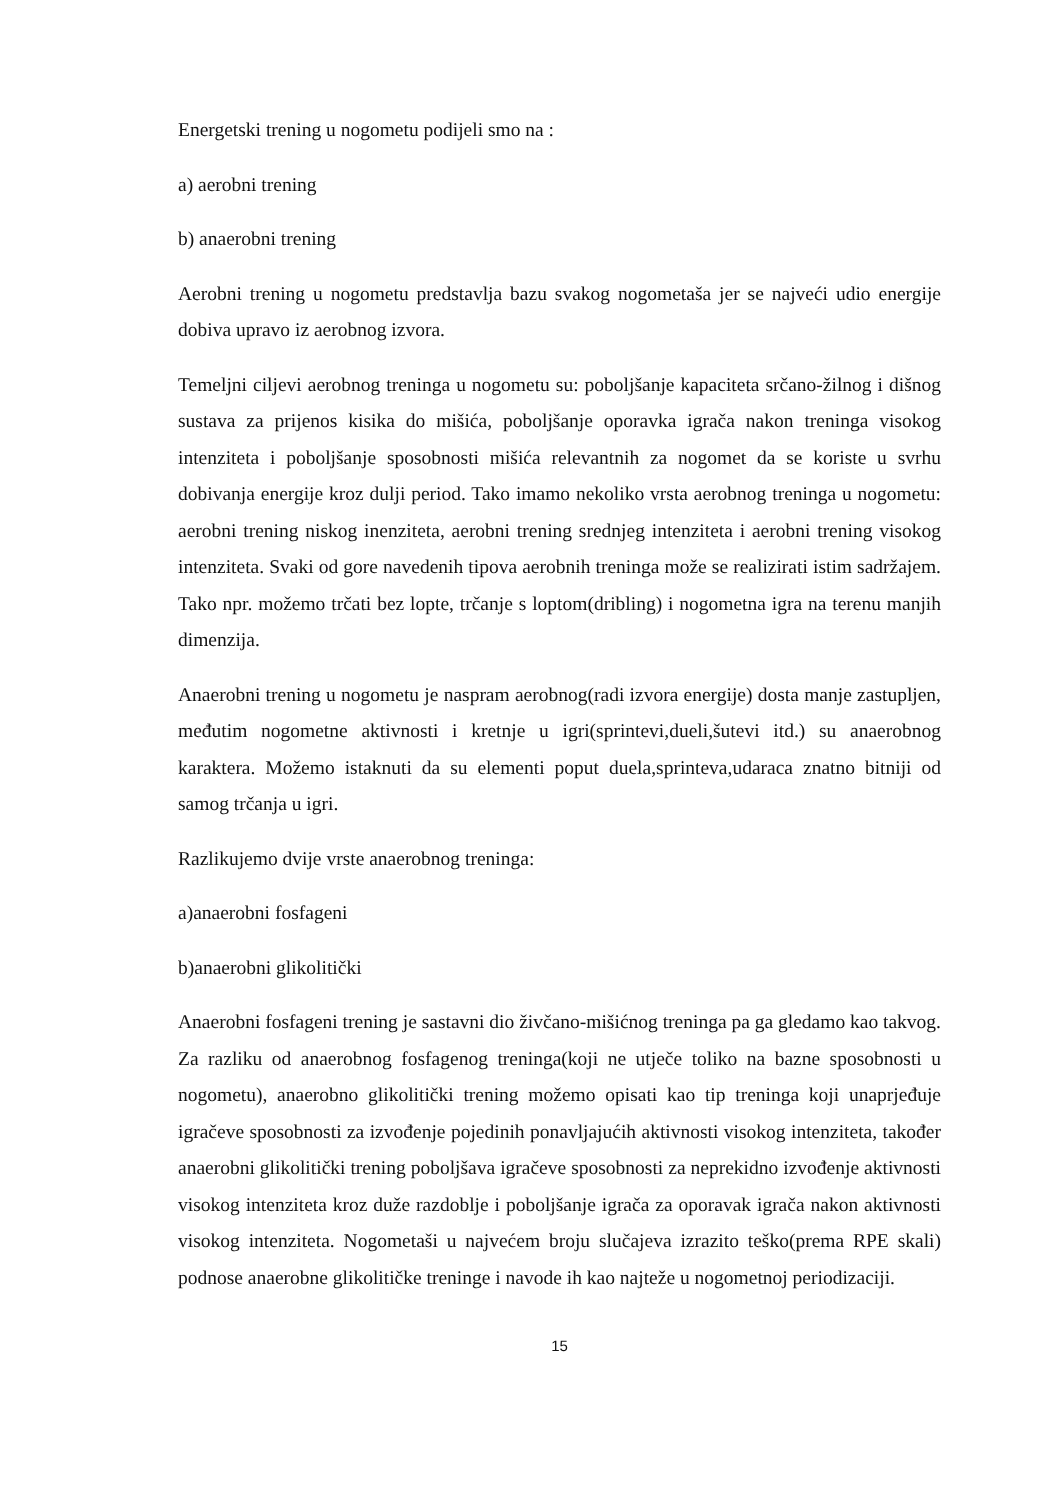Energetski trening u nogometu podijeli smo na :
a) aerobni trening
b) anaerobni trening
Aerobni trening u nogometu predstavlja bazu svakog nogometaša jer se najveći udio energije dobiva upravo iz aerobnog izvora.
Temeljni ciljevi aerobnog treninga u nogometu su: poboljšanje kapaciteta srčano-žilnog i dišnog sustava za prijenos kisika do mišića, poboljšanje oporavka igrača nakon treninga visokog intenziteta i poboljšanje sposobnosti mišića relevantnih za nogomet da se koriste u svrhu dobivanja energije kroz dulji period. Tako imamo nekoliko vrsta aerobnog treninga u nogometu: aerobni trening niskog inenziteta, aerobni trening srednjeg intenziteta i aerobni trening visokog intenziteta. Svaki od gore navedenih tipova aerobnih treninga može se realizirati istim sadržajem. Tako npr. možemo trčati bez lopte, trčanje s loptom(dribling) i nogometna igra na terenu manjih dimenzija.
Anaerobni trening u nogometu je naspram aerobnog(radi izvora energije) dosta manje zastupljen, međutim nogometne aktivnosti i kretnje u igri(sprintevi,dueli,šutevi itd.) su anaerobnog karaktera. Možemo istaknuti da su elementi poput duela,sprinteva,udaraca znatno bitniji od samog trčanja u igri.
Razlikujemo dvije vrste anaerobnog treninga:
a)anaerobni fosfageni
b)anaerobni glikolitički
Anaerobni fosfageni trening je sastavni dio živčano-mišićnog treninga pa ga gledamo kao takvog. Za razliku od anaerobnog fosfagenog treninga(koji ne utječe toliko na bazne sposobnosti u nogometu), anaerobno glikolitički trening možemo opisati kao tip treninga koji unaprjeđuje igračeve sposobnosti za izvođenje pojedinih ponavljajućih aktivnosti visokog intenziteta, također anaerobni glikolitički trening poboljšava igračeve sposobnosti za neprekidno izvođenje aktivnosti visokog intenziteta kroz duže razdoblje i poboljšanje igrača za oporavak igrača nakon aktivnosti visokog intenziteta. Nogometaši u najvećem broju slučajeva izrazito teško(prema RPE skali) podnose anaerobne glikolitičke treninge i navode ih kao najteže u nogometnoj periodizaciji.
15